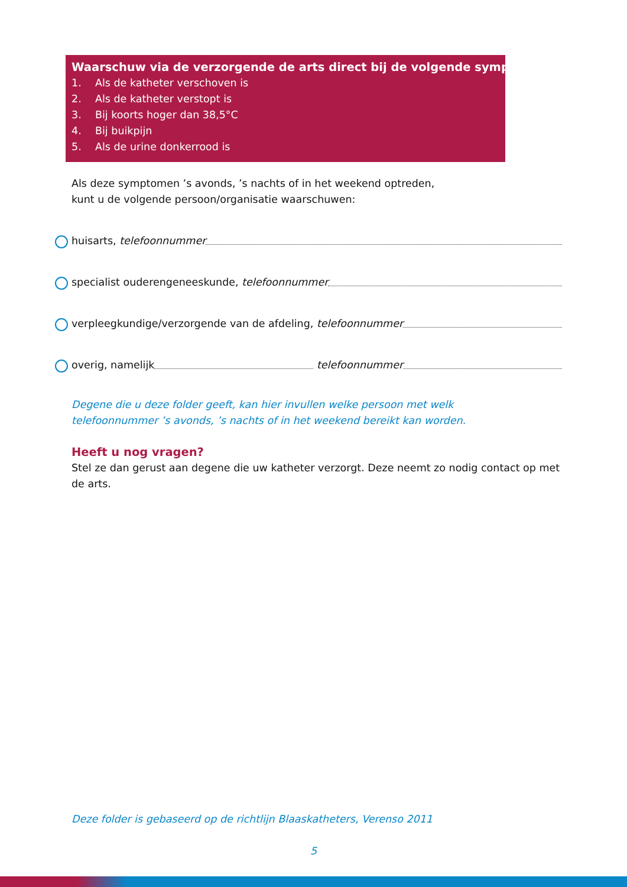Waarschuw via de verzorgende de arts direct bij de volgende symptomen:
1. Als de katheter verschoven is
2. Als de katheter verstopt is
3. Bij koorts hoger dan 38,5°C
4. Bij buikpijn
5. Als de urine donkerrood is
Als deze symptomen ’s avonds, ’s nachts of in het weekend optreden,
kunt u de volgende persoon/organisatie waarschuwen:
huisarts, telefoonnummer
specialist ouderengeneeskunde, telefoonnummer
verpleegkundige/verzorgende van de afdeling, telefoonnummer
overig, namelijk telefoonnummer
Degene die u deze folder geeft, kan hier invullen welke persoon met welk
telefoonnummer ’s avonds, ’s nachts of in het weekend bereikt kan worden.
Heeft u nog vragen?
Stel ze dan gerust aan degene die uw katheter verzorgt. Deze neemt zo nodig contact op met de arts.
Deze folder is gebaseerd op de richtlijn Blaaskatheters, Verenso 2011
5